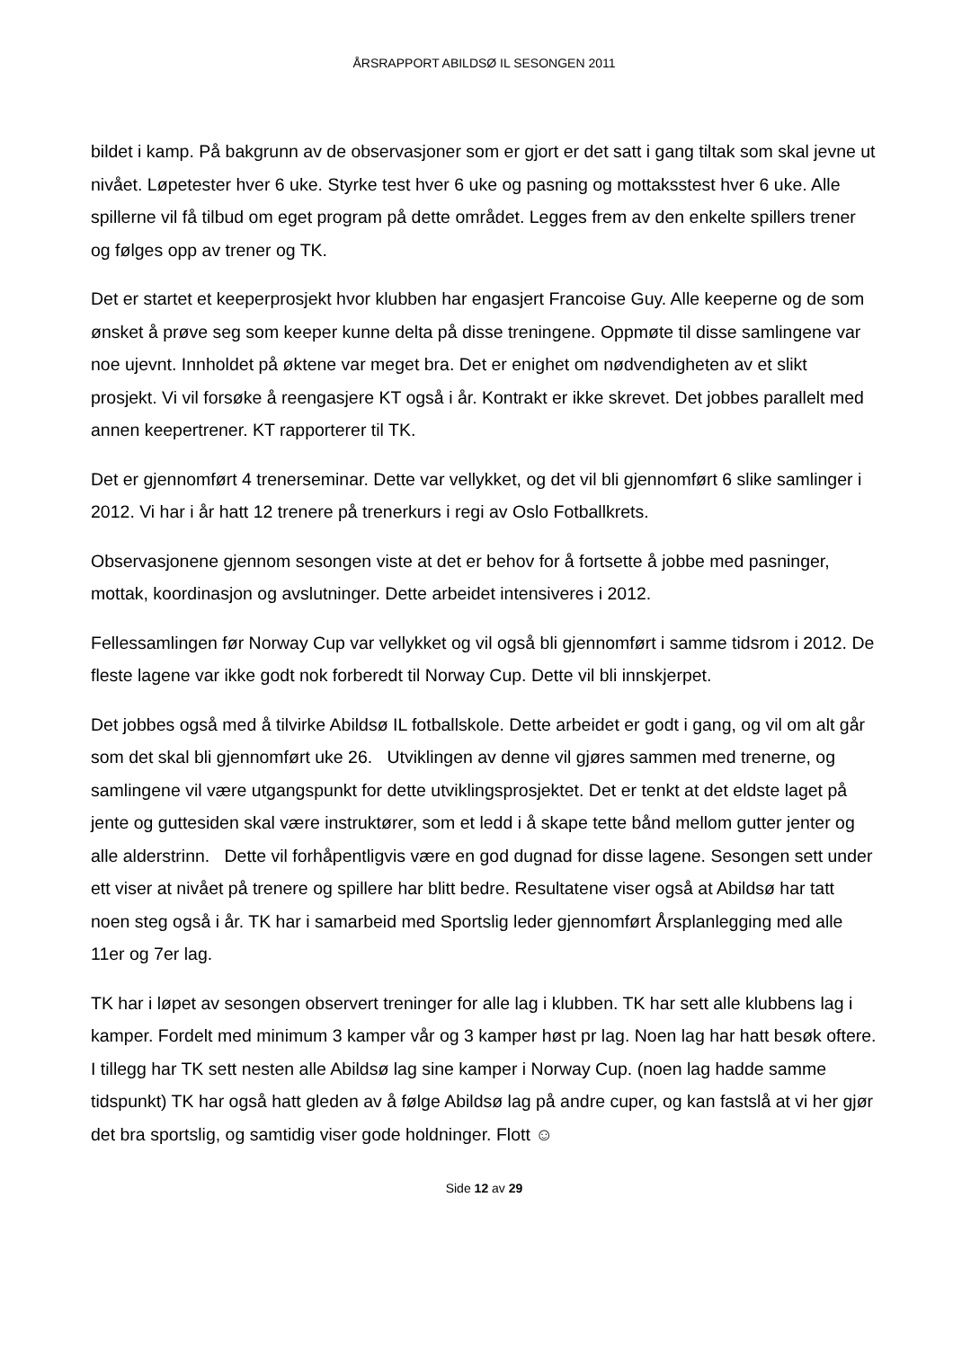ÅRSRAPPORT ABILDSØ IL SESONGEN 2011
bildet i kamp. På bakgrunn av de observasjoner som er gjort er det satt i gang tiltak som skal jevne ut nivået. Løpetester hver 6 uke. Styrke test hver 6 uke og pasning og mottaksstest hver 6 uke. Alle spillerne vil få tilbud om eget program på dette området. Legges frem av den enkelte spillers trener og følges opp av trener og TK.
Det er startet et keeperprosjekt hvor klubben har engasjert Francoise Guy. Alle keeperne og de som ønsket å prøve seg som keeper kunne delta på disse treningene. Oppmøte til disse samlingene var noe ujevnt. Innholdet på øktene var meget bra. Det er enighet om nødvendigheten av et slikt prosjekt. Vi vil forsøke å reengasjere KT også i år. Kontrakt er ikke skrevet. Det jobbes parallelt med annen keepertrener. KT rapporterer til TK.
Det er gjennomført 4 trenerseminar. Dette var vellykket, og det vil bli gjennomført 6 slike samlinger i 2012. Vi har i år hatt 12 trenere på trenerkurs i regi av Oslo Fotballkrets.
Observasjonene gjennom sesongen viste at det er behov for å fortsette å jobbe med pasninger, mottak, koordinasjon og avslutninger. Dette arbeidet intensiveres i 2012.
Fellessamlingen før Norway Cup var vellykket og vil også bli gjennomført i samme tidsrom i 2012. De fleste lagene var ikke godt nok forberedt til Norway Cup. Dette vil bli innskjerpet.
Det jobbes også med å tilvirke Abildsø IL fotballskole. Dette arbeidet er godt i gang, og vil om alt går som det skal bli gjennomført uke 26. Utviklingen av denne vil gjøres sammen med trenerne, og samlingene vil være utgangspunkt for dette utviklingsprosjektet. Det er tenkt at det eldste laget på jente og guttesiden skal være instruktører, som et ledd i å skape tette bånd mellom gutter jenter og alle alderstrinn. Dette vil forhåpentligvis være en god dugnad for disse lagene. Sesongen sett under ett viser at nivået på trenere og spillere har blitt bedre. Resultatene viser også at Abildsø har tatt noen steg også i år. TK har i samarbeid med Sportslig leder gjennomført Årsplanlegging med alle 11er og 7er lag.
TK har i løpet av sesongen observert treninger for alle lag i klubben. TK har sett alle klubbens lag i kamper. Fordelt med minimum 3 kamper vår og 3 kamper høst pr lag. Noen lag har hatt besøk oftere. I tillegg har TK sett nesten alle Abildsø lag sine kamper i Norway Cup. (noen lag hadde samme tidspunkt) TK har også hatt gleden av å følge Abildsø lag på andre cuper, og kan fastslå at vi her gjør det bra sportslig, og samtidig viser gode holdninger. Flott ☺
Side 12 av 29